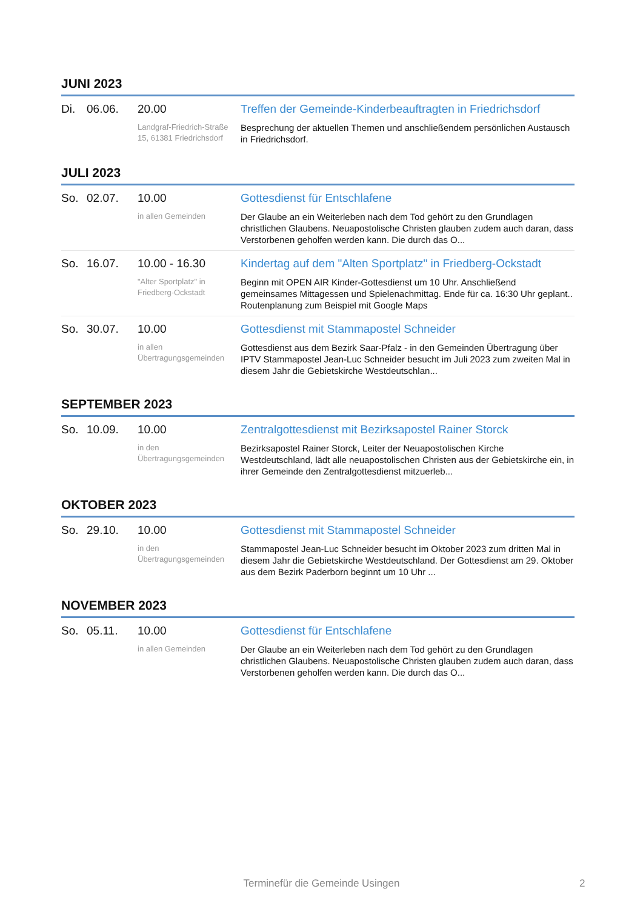JUNI 2023
| Di. | 06.06. | 20.00 Landgraf-Friedrich-Straße 15, 61381 Friedrichsdorf | Treffen der Gemeinde-Kinderbeauftragten in Friedrichsdorf Besprechung der aktuellen Themen und anschließendem persönlichen Austausch in Friedrichsdorf. |
JULI 2023
| So. | 02.07. | 10.00 in allen Gemeinden | Gottesdienst für Entschlafene Der Glaube an ein Weiterleben nach dem Tod gehört zu den Grundlagen christlichen Glaubens. Neuapostolische Christen glauben zudem auch daran, dass Verstorbenen geholfen werden kann. Die durch das O... |
| So. | 16.07. | 10.00 - 16.30 "Alter Sportplatz" in Friedberg-Ockstadt | Kindertag auf dem "Alten Sportplatz" in Friedberg-Ockstadt Beginn mit OPEN AIR Kinder-Gottesdienst um 10 Uhr. Anschließend gemeinsames Mittagessen und Spielenachmittag. Ende für ca. 16:30 Uhr geplant.. Routenplanung zum Beispiel mit Google Maps |
| So. | 30.07. | 10.00 in allen Übertragungsgemeinden | Gottesdienst mit Stammapostel Schneider Gottesdienst aus dem Bezirk Saar-Pfalz - in den Gemeinden Übertragung über IPTV Stammapostel Jean-Luc Schneider besucht im Juli 2023 zum zweiten Mal in diesem Jahr die Gebietskirche Westdeutschlan... |
SEPTEMBER 2023
| So. | 10.09. | 10.00 in den Übertragungsgemeinden | Zentralgottesdienst mit Bezirksapostel Rainer Storck Bezirksapostel Rainer Storck, Leiter der Neuapostolischen Kirche Westdeutschland, lädt alle neuapostolischen Christen aus der Gebietskirche ein, in ihrer Gemeinde den Zentralgottesdienst mitzuerleb... |
OKTOBER 2023
| So. | 29.10. | 10.00 in den Übertragungsgemeinden | Gottesdienst mit Stammapostel Schneider Stammapostel Jean-Luc Schneider besucht im Oktober 2023 zum dritten Mal in diesem Jahr die Gebietskirche Westdeutschland. Der Gottesdienst am 29. Oktober aus dem Bezirk Paderborn beginnt um 10 Uhr ... |
NOVEMBER 2023
| So. | 05.11. | 10.00 in allen Gemeinden | Gottesdienst für Entschlafene Der Glaube an ein Weiterleben nach dem Tod gehört zu den Grundlagen christlichen Glaubens. Neuapostolische Christen glauben zudem auch daran, dass Verstorbenen geholfen werden kann. Die durch das O... |
Terminefür die Gemeinde Usingen 2